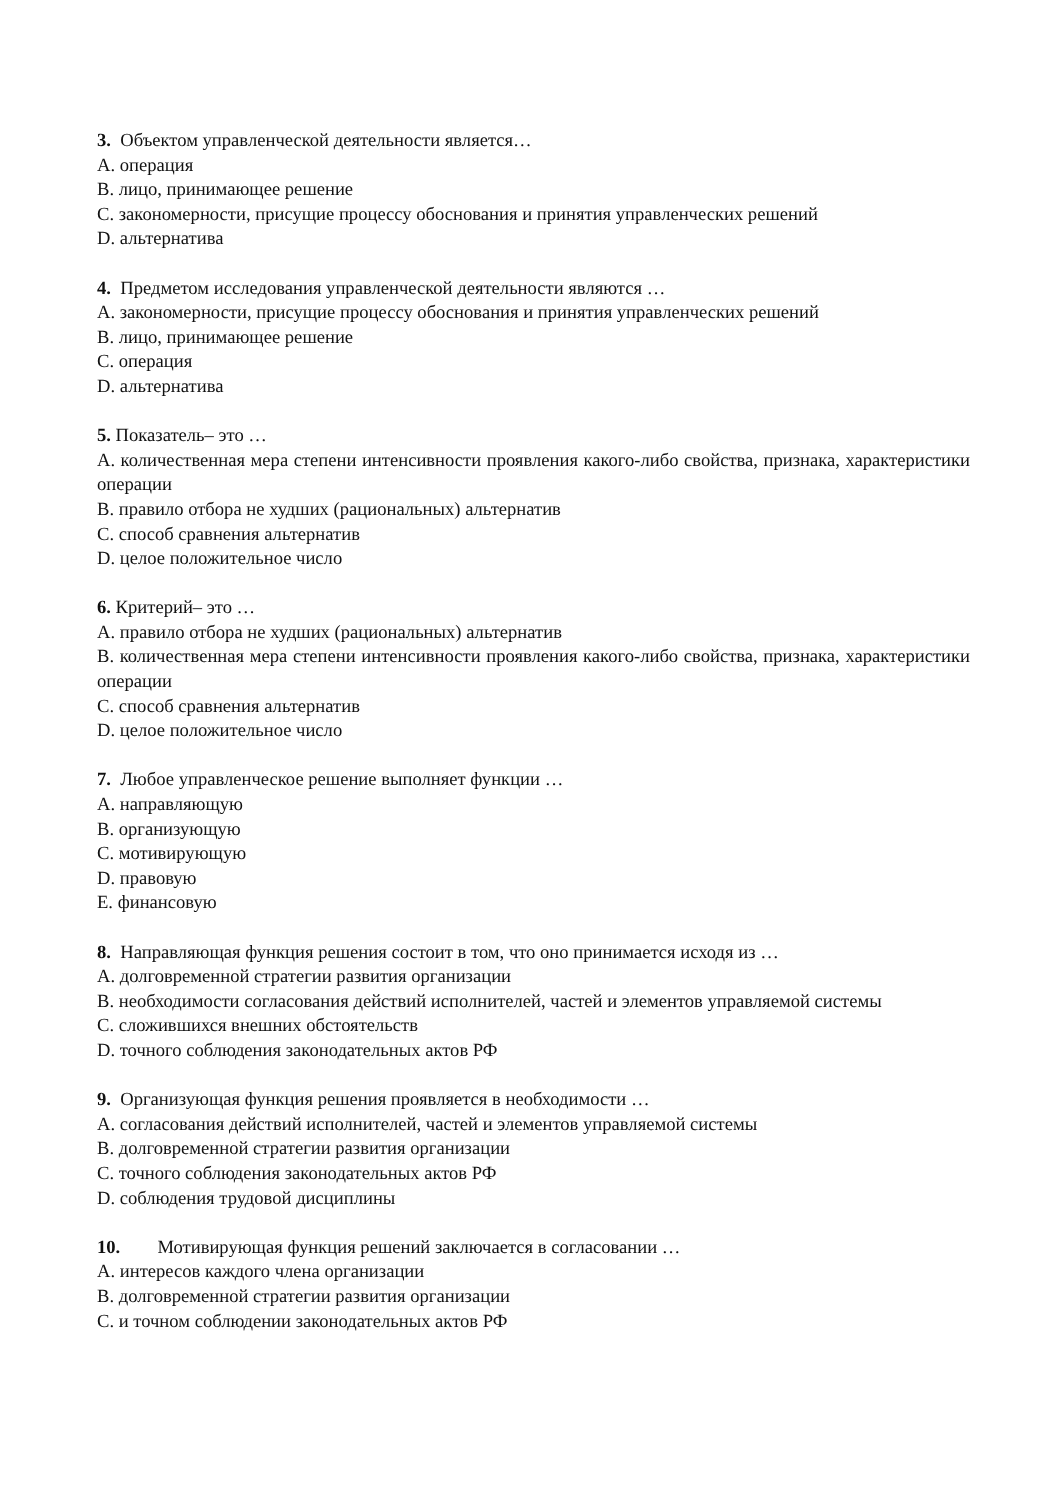3. Объектом управленческой деятельности является…
A. операция
B. лицо, принимающее решение
C. закономерности, присущие процессу обоснования и принятия управленческих решений
D. альтернатива
4. Предметом исследования управленческой деятельности являются …
A. закономерности, присущие процессу обоснования и принятия управленческих решений
B. лицо, принимающее решение
C. операция
D. альтернатива
5. Показатель– это …
A. количественная мера степени интенсивности проявления какого-либо свойства, признака, характеристики операции
B. правило отбора не худших (рациональных) альтернатив
C. способ сравнения альтернатив
D. целое положительное число
6. Критерий– это …
A. правило отбора не худших (рациональных) альтернатив
B. количественная мера степени интенсивности проявления какого-либо свойства, признака, характеристики операции
C. способ сравнения альтернатив
D. целое положительное число
7. Любое управленческое решение выполняет функции …
A. направляющую
B. организующую
C. мотивирующую
D. правовую
E. финансовую
8. Направляющая функция решения состоит в том, что оно принимается исходя из …
A. долговременной стратегии развития организации
B. необходимости согласования действий исполнителей, частей и элементов управляемой системы
C. сложившихся внешних обстоятельств
D. точного соблюдения законодательных актов РФ
9. Организующая функция решения проявляется в необходимости …
A. согласования действий исполнителей, частей и элементов управляемой системы
B. долговременной стратегии развития организации
C. точного соблюдения законодательных актов РФ
D. соблюдения трудовой дисциплины
10. Мотивирующая функция решений заключается в согласовании …
A. интересов каждого члена организации
B. долговременной стратегии развития организации
C. и точном соблюдении законодательных актов РФ